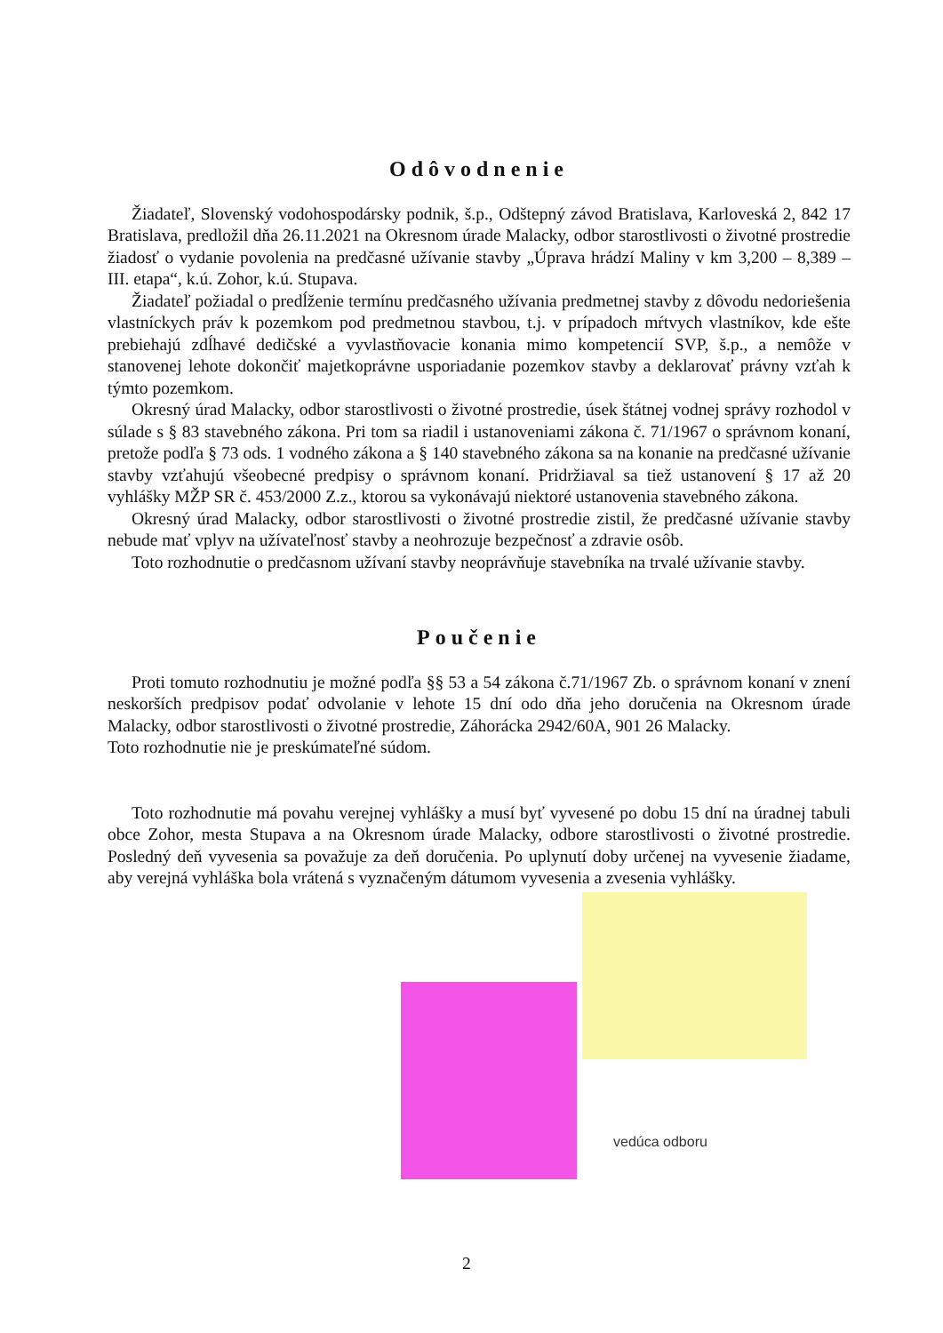Odôvodnenie
Žiadateľ, Slovenský vodohospodársky podnik, š.p., Odštepný závod Bratislava, Karloveská 2, 842 17 Bratislava, predložil dňa 26.11.2021 na Okresnom úrade Malacky, odbor starostlivosti o životné prostredie žiadosť o vydanie povolenia na predčasné užívanie stavby „Úprava hrádzí Maliny v km 3,200 – 8,389 – III. etapa“, k.ú. Zohor, k.ú. Stupava.
Žiadateľ požiadal o predĺženie termínu predčasného užívania predmetnej stavby z dôvodu nedoriešenia vlastníckych práv k pozemkom pod predmetnou stavbou, t.j. v prípadoch mŕtvych vlastníkov, kde ešte prebiehajú zdĺhavé dedičské a vyvlastňovacie konania mimo kompetencií SVP, š.p., a nemôže v stanovenej lehote dokončiť majetkoprávne usporiadanie pozemkov stavby a deklarovať právny vzťah k týmto pozemkom.
Okresný úrad Malacky, odbor starostlivosti o životné prostredie, úsek štátnej vodnej správy rozhodol v súlade s § 83 stavebného zákona. Pri tom sa riadil i ustanoveniami zákona č. 71/1967 o správnom konaní, pretože podľa § 73 ods. 1 vodného zákona a § 140 stavebného zákona sa na konanie na predčasné užívanie stavby vzťahujú všeobecné predpisy o správnom konaní. Pridržiaval sa tiež ustanovení § 17 až 20 vyhlášky MŽP SR č. 453/2000 Z.z., ktorou sa vykonávajú niektoré ustanovenia stavebného zákona.
Okresný úrad Malacky, odbor starostlivosti o životné prostredie zistil, že predčasné užívanie stavby nebude mať vplyv na užívateľnosť stavby a neohrozuje bezpečnosť a zdravie osôb.
Toto rozhodnutie o predčasnom užívaní stavby neoprávňuje stavebníka na trvalé užívanie stavby.
Poučenie
Proti tomuto rozhodnutiu je možné podľa §§ 53 a 54 zákona č.71/1967 Zb. o správnom konaní v znení neskorších predpisov podať odvolanie v lehote 15 dní odo dňa jeho doručenia na Okresnom úrade Malacky, odbor starostlivosti o životné prostredie, Záhorácka 2942/60A, 901 26 Malacky.
Toto rozhodnutie nie je preskúmateľné súdom.
Toto rozhodnutie má povahu verejnej vyhlášky a musí byť vyvesené po dobu 15 dní na úradnej tabuli obce Zohor, mesta Stupava a na Okresnom úrade Malacky, odbore starostlivosti o životné prostredie. Posledný deň vyvesenia sa považuje za deň doručenia. Po uplynutí doby určenej na vyvesenie žiadame, aby verejná vyhláška bola vrátená s vyznačeným dátumom vyvesenia a zvesenia vyhlášky.
vedúca odboru
2